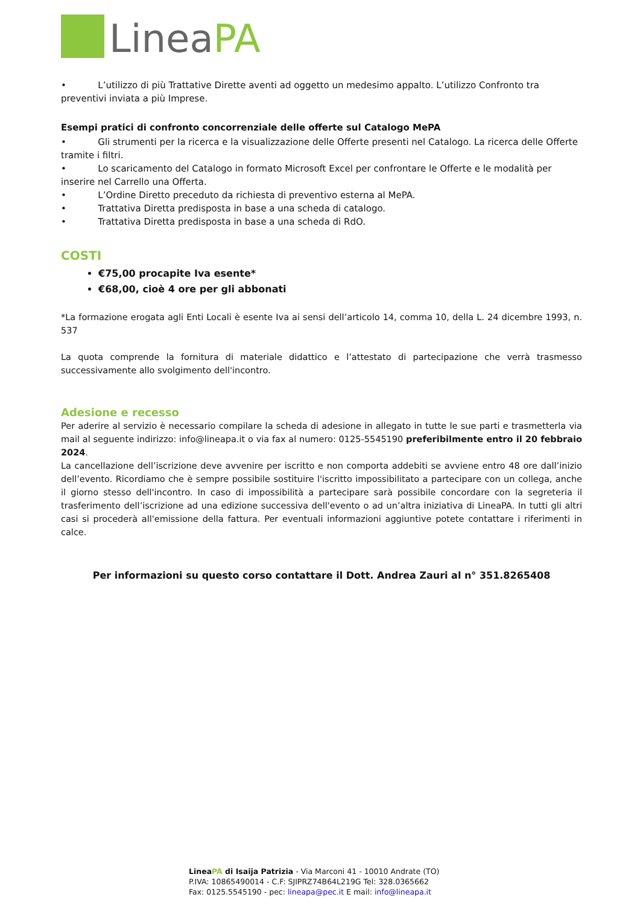LineaPA
• L’utilizzo di più Trattative Dirette aventi ad oggetto un medesimo appalto. L’utilizzo Confronto tra preventivi inviata a più Imprese.
Esempi pratici di confronto concorrenziale delle offerte sul Catalogo MePA
• Gli strumenti per la ricerca e la visualizzazione delle Offerte presenti nel Catalogo. La ricerca delle Offerte tramite i filtri.
• Lo scaricamento del Catalogo in formato Microsoft Excel per confrontare le Offerte e le modalità per inserire nel Carrello una Offerta.
• L’Ordine Diretto preceduto da richiesta di preventivo esterna al MePA.
• Trattativa Diretta predisposta in base a una scheda di catalogo.
• Trattativa Diretta predisposta in base a una scheda di RdO.
COSTI
€75,00 procapite Iva esente*
€68,00, cioè 4 ore per gli abbonati
*La formazione erogata agli Enti Locali è esente Iva ai sensi dell’articolo 14, comma 10, della L. 24 dicembre 1993, n. 537
La quota comprende la fornitura di materiale didattico e l’attestato di partecipazione che verrà trasmesso successivamente allo svolgimento dell'incontro.
Adesione e recesso
Per aderire al servizio è necessario compilare la scheda di adesione in allegato in tutte le sue parti e trasmetterla via mail al seguente indirizzo: info@lineapa.it o via fax al numero: 0125-5545190 preferibilmente entro il 20 febbraio 2024.
La cancellazione dell’iscrizione deve avvenire per iscritto e non comporta addebiti se avviene entro 48 ore dall’inizio dell’evento. Ricordiamo che è sempre possibile sostituire l'iscritto impossibilitato a partecipare con un collega, anche il giorno stesso dell'incontro. In caso di impossibilità a partecipare sarà possibile concordare con la segreteria il trasferimento dell’iscrizione ad una edizione successiva dell'evento o ad un’altra iniziativa di LineaPA. In tutti gli altri casi si procederà all'emissione della fattura. Per eventuali informazioni aggiuntive potete contattare i riferimenti in calce.
Per informazioni su questo corso contattare il Dott. Andrea Zauri al n° 351.8265408
LineaPA di Isaija Patrizia - Via Marconi 41 - 10010 Andrate (TO)
P.IVA: 10865490014 - C.F: SJIPRZ74B64L219G Tel: 328.0365662
Fax: 0125.5545190 - pec: lineapa@pec.it E mail: info@lineapa.it